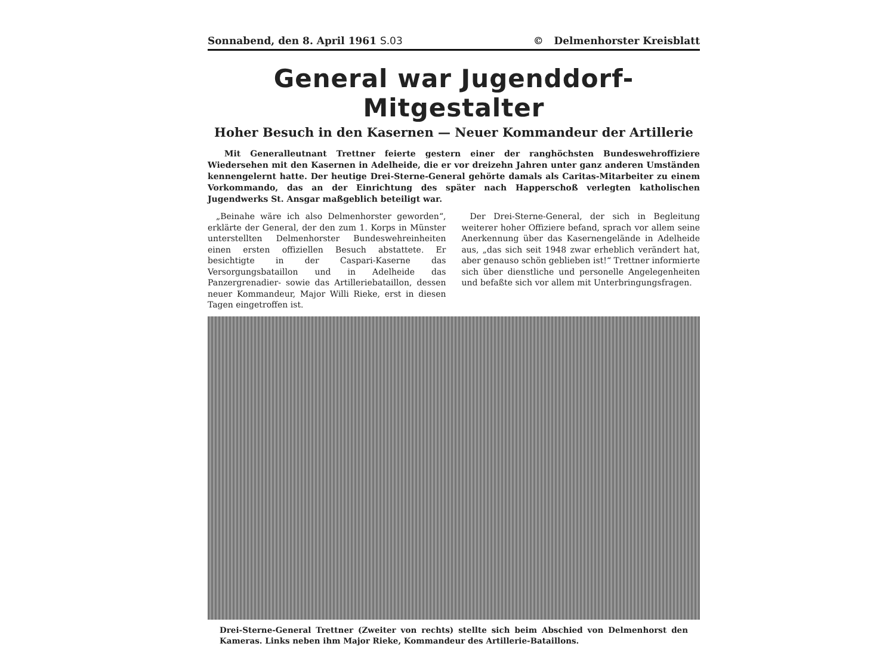Sonnabend, den 8. April 1961 S.03 © Delmenhorster Kreisblatt
General war Jugenddorf-Mitgestalter
Hoher Besuch in den Kasernen — Neuer Kommandeur der Artillerie
Mit Generalleutnant Trettner feierte gestern einer der ranghöchsten Bundeswehroffiziere Wiedersehen mit den Kasernen in Adelheide, die er vor dreizehn Jahren unter ganz anderen Umständen kennengelernt hatte. Der heutige Drei-Sterne-General gehörte damals als Caritas-Mitarbeiter zu einem Vorkommando, das an der Einrichtung des später nach Happerschoß verlegten katholischen Jugendwerks St. Ansgar maßgeblich beteiligt war.
„Beinahe wäre ich also Delmenhorster geworden“, erklärte der General, der den zum 1. Korps in Münster unterstellten Delmenhorster Bundeswehreinheiten einen ersten offiziellen Besuch abstattete. Er besichtigte in der Caspari-Kaserne das Versorgungsbataillon und in Adelheide das Panzergrenadier- sowie das Artilleriebataillon, dessen neuer Kommandeur, Major Willi Rieke, erst in diesen Tagen eingetroffen ist.
Der Drei-Sterne-General, der sich in Begleitung weiterer hoher Offiziere befand, sprach vor allem seine Anerkennung über das Kasernengelände in Adelheide aus, „das sich seit 1948 zwar erheblich verändert hat, aber genauso schön geblieben ist!“ Trettner informierte sich über dienstliche und personelle Angelegenheiten und befaßte sich vor allem mit Unterbringungsfragen.
Drei-Sterne-General Trettner (Zweiter von rechts) stellte sich beim Abschied von Delmenhorst den Kameras. Links neben ihm Major Rieke, Kommandeur des Artillerie-Bataillons.